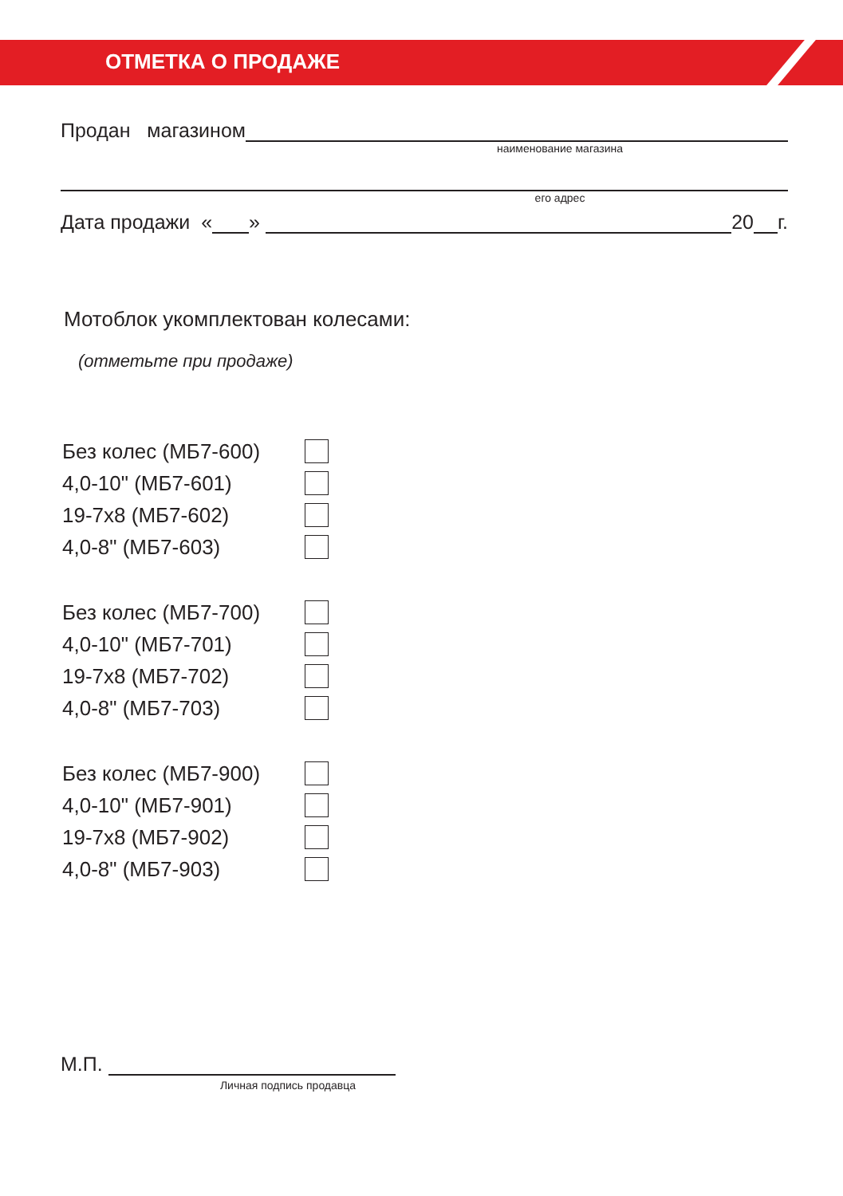ОТМЕТКА О ПРОДАЖЕ
Продан магазином
наименование магазина
его адрес
Дата продажи «
»
20
г.
Мотоблок укомплектован колесами:
(отметьте при продаже)
Без колес (МБ7-600)
4,0-10" (МБ7-601)
19-7x8 (МБ7-602)
4,0-8" (МБ7-603)
Без колес (МБ7-700)
4,0-10" (МБ7-701)
19-7x8 (МБ7-702)
4,0-8" (МБ7-703)
Без колес (МБ7-900)
4,0-10" (МБ7-901)
19-7x8 (МБ7-902)
4,0-8" (МБ7-903)
М.П.
Личная подпись продавца